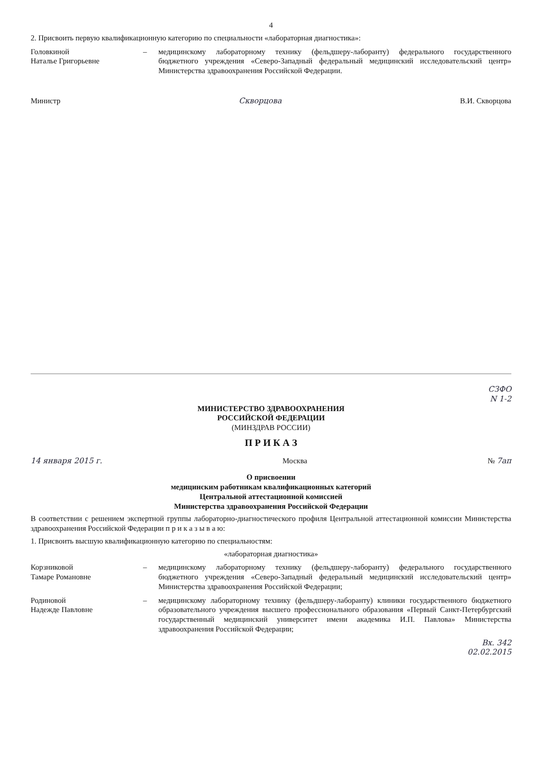4
2. Присвоить первую квалификационную категорию по специальности «лабораторная диагностика»:
Головкиной
Наталье Григорьевне
– медицинскому лабораторному технику (фельдшеру-лаборанту) федерального государственного бюджетного учреждения «Северо-Западный федеральный медицинский исследовательский центр» Министерства здравоохранения Российской Федерации.
Министр Скворцова В.И. Скворцова
СЗФО
N 1-2
МИНИСТЕРСТВО ЗДРАВООХРАНЕНИЯ
РОССИЙСКОЙ ФЕДЕРАЦИИ
(МИНЗДРАВ РОССИИ)
П Р И К А З
14 января 2015 г. Москва № 7ап
О присвоении
медицинским работникам квалификационных категорий
Центральной аттестационной комиссией
Министерства здравоохранения Российской Федерации
В соответствии с решением экспертной группы лабораторно-диагностического профиля Центральной аттестационной комиссии Министерства здравоохранения Российской Федерации п р и к а з ы в а ю:
1. Присвоить высшую квалификационную категорию по специальностям:
«лабораторная диагностика»
Корзниковой
Тамаре Романовне
– медицинскому лабораторному технику (фельдшеру-лаборанту) федерального государственного бюджетного учреждения «Северо-Западный федеральный медицинский исследовательский центр» Министерства здравоохранения Российской Федерации;
Родиновой
Надежде Павловне
– медицинскому лабораторному технику (фельдшеру-лаборанту) клиники государственного бюджетного образовательного учреждения высшего профессионального образования «Первый Санкт-Петербургский государственный медицинский университет имени академика И.П. Павлова» Министерства здравоохранения Российской Федерации;
Вх. 342
02.02.2015